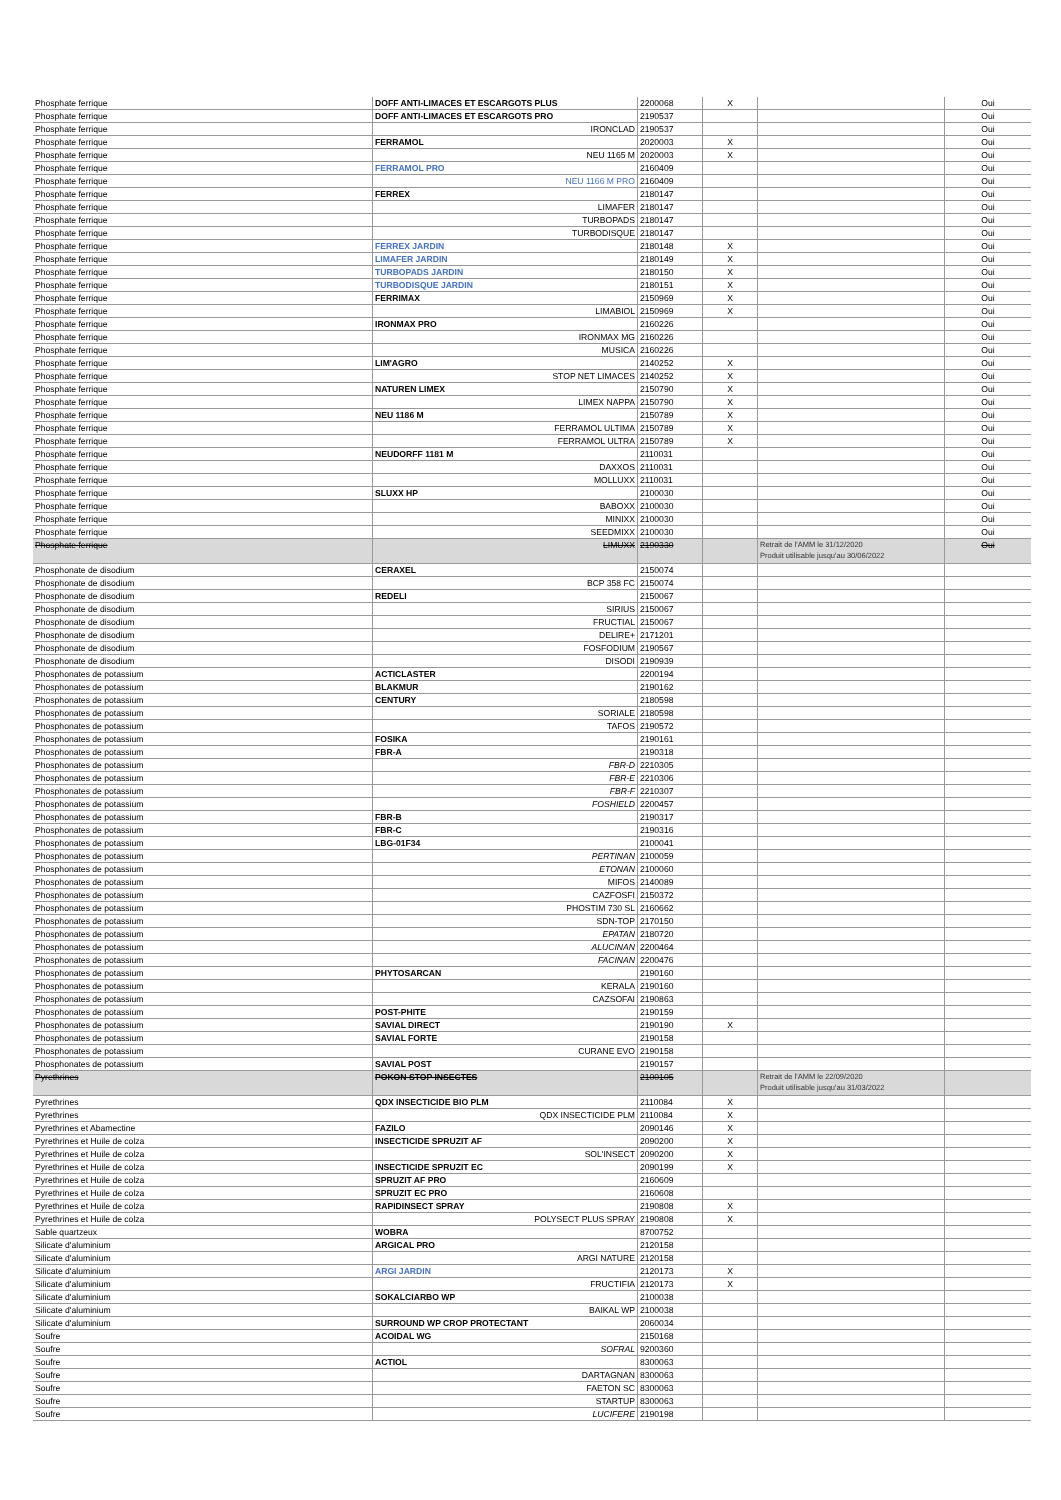| Phosphate ferrique | DOFF ANTI-LIMACES ET ESCARGOTS PLUS | 2200068 | X | | Oui |
| Phosphate ferrique | DOFF ANTI-LIMACES ET ESCARGOTS PRO | 2190537 | | | Oui |
| Phosphate ferrique | IRONCLAD | 2190537 | | | Oui |
| Phosphate ferrique | FERRAMOL | 2020003 | X | | Oui |
| Phosphate ferrique | NEU 1165 M | 2020003 | X | | Oui |
| Phosphate ferrique | FERRAMOL PRO | 2160409 | | | Oui |
| Phosphate ferrique | NEU 1166 M PRO | 2160409 | | | Oui |
| Phosphate ferrique | FERREX | 2180147 | | | Oui |
| Phosphate ferrique | LIMAFER | 2180147 | | | Oui |
| Phosphate ferrique | TURBOPADS | 2180147 | | | Oui |
| Phosphate ferrique | TURBODISQUE | 2180147 | | | Oui |
| Phosphate ferrique | FERREX JARDIN | 2180148 | X | | Oui |
| Phosphate ferrique | LIMAFER JARDIN | 2180149 | X | | Oui |
| Phosphate ferrique | TURBOPADS JARDIN | 2180150 | X | | Oui |
| Phosphate ferrique | TURBODISQUE JARDIN | 2180151 | X | | Oui |
| Phosphate ferrique | FERRIMAX | 2150969 | X | | Oui |
| Phosphate ferrique | LIMABIOL | 2150969 | X | | Oui |
| Phosphate ferrique | IRONMAX PRO | 2160226 | | | Oui |
| Phosphate ferrique | IRONMAX MG | 2160226 | | | Oui |
| Phosphate ferrique | MUSICA | 2160226 | | | Oui |
| Phosphate ferrique | LIM'AGRO | 2140252 | X | | Oui |
| Phosphate ferrique | STOP NET LIMACES | 2140252 | X | | Oui |
| Phosphate ferrique | NATUREN LIMEX | 2150790 | X | | Oui |
| Phosphate ferrique | LIMEX NAPPA | 2150790 | X | | Oui |
| Phosphate ferrique | NEU 1186 M | 2150789 | X | | Oui |
| Phosphate ferrique | FERRAMOL ULTIMA | 2150789 | X | | Oui |
| Phosphate ferrique | FERRAMOL ULTRA | 2150789 | X | | Oui |
| Phosphate ferrique | NEUDORFF 1181 M | 2110031 | | | Oui |
| Phosphate ferrique | DAXXOS | 2110031 | | | Oui |
| Phosphate ferrique | MOLLUXX | 2110031 | | | Oui |
| Phosphate ferrique | SLUXX HP | 2100030 | | | Oui |
| Phosphate ferrique | BABOXX | 2100030 | | | Oui |
| Phosphate ferrique | MINIXX | 2100030 | | | Oui |
| Phosphate ferrique | SEEDMIXX | 2100030 | | | Oui |
| Phosphate ferrique | LIMUXX | 2190330 | | Retrait de l'AMM le 31/12/2020 Produit utilisable jusqu'au 30/06/2022 | Oui |
| Phosphonate de disodium | CERAXEL | 2150074 | | | |
| Phosphonate de disodium | BCP 358 FC | 2150074 | | | |
| Phosphonate de disodium | REDELI | 2150067 | | | |
| Phosphonate de disodium | SIRIUS | 2150067 | | | |
| Phosphonate de disodium | FRUCTIAL | 2150067 | | | |
| Phosphonate de disodium | DELIRE+ | 2171201 | | | |
| Phosphonate de disodium | FOSFODIUM | 2190567 | | | |
| Phosphonate de disodium | DISODI | 2190939 | | | |
| Phosphonates de potassium | ACTICLASTER | 2200194 | | | |
| Phosphonates de potassium | BLAKMUR | 2190162 | | | |
| Phosphonates de potassium | CENTURY | 2180598 | | | |
| Phosphonates de potassium | SORIALE | 2180598 | | | |
| Phosphonates de potassium | TAFOS | 2190572 | | | |
| Phosphonates de potassium | FOSIKA | 2190161 | | | |
| Phosphonates de potassium | FBR-A | 2190318 | | | |
| Phosphonates de potassium | FBR-D | 2210305 | | | |
| Phosphonates de potassium | FBR-E | 2210306 | | | |
| Phosphonates de potassium | FBR-F | 2210307 | | | |
| Phosphonates de potassium | FOSHIELD | 2200457 | | | |
| Phosphonates de potassium | FBR-B | 2190317 | | | |
| Phosphonates de potassium | FBR-C | 2190316 | | | |
| Phosphonates de potassium | LBG-01F34 | 2100041 | | | |
| Phosphonates de potassium | PERTINAN | 2100059 | | | |
| Phosphonates de potassium | ETONAN | 2100060 | | | |
| Phosphonates de potassium | MIFOS | 2140089 | | | |
| Phosphonates de potassium | CAZFOSFI | 2150372 | | | |
| Phosphonates de potassium | PHOSTIM 730 SL | 2160662 | | | |
| Phosphonates de potassium | SDN-TOP | 2170150 | | | |
| Phosphonates de potassium | EPATAN | 2180720 | | | |
| Phosphonates de potassium | ALUCINAN | 2200464 | | | |
| Phosphonates de potassium | FACINAN | 2200476 | | | |
| Phosphonates de potassium | PHYTOSARCAN | 2190160 | | | |
| Phosphonates de potassium | KERALA | 2190160 | | | |
| Phosphonates de potassium | CAZSOFAI | 2190863 | | | |
| Phosphonates de potassium | POST-PHITE | 2190159 | | | |
| Phosphonates de potassium | SAVIAL DIRECT | 2190190 | X | | |
| Phosphonates de potassium | SAVIAL FORTE | 2190158 | | | |
| Phosphonates de potassium | CURANE EVO | 2190158 | | | |
| Phosphonates de potassium | SAVIAL POST | 2190157 | | | |
| Pyrethrines | POKON STOP INSECTES | 2100105 | | Retrait de l'AMM le 22/09/2020 Produit utilisable jusqu'au 31/03/2022 | |
| Pyrethrines | QDX INSECTICIDE BIO PLM | 2110084 | X | | |
| Pyrethrines | QDX INSECTICIDE PLM | 2110084 | X | | |
| Pyrethrines et Abamectine | FAZILO | 2090146 | X | | |
| Pyrethrines et Huile de colza | INSECTICIDE SPRUZIT AF | 2090200 | X | | |
| Pyrethrines et Huile de colza | SOL'INSECT | 2090200 | X | | |
| Pyrethrines et Huile de colza | INSECTICIDE SPRUZIT EC | 2090199 | X | | |
| Pyrethrines et Huile de colza | SPRUZIT AF PRO | 2160609 | | | |
| Pyrethrines et Huile de colza | SPRUZIT EC PRO | 2160608 | | | |
| Pyrethrines et Huile de colza | RAPIDINSECT SPRAY | 2190808 | X | | |
| Pyrethrines et Huile de colza | POLYSECT PLUS SPRAY | 2190808 | X | | |
| Sable quartzeux | WOBRA | 8700752 | | | |
| Silicate d'aluminium | ARGICAL PRO | 2120158 | | | |
| Silicate d'aluminium | ARGI NATURE | 2120158 | | | |
| Silicate d'aluminium | ARGI JARDIN | 2120173 | X | | |
| Silicate d'aluminium | FRUCTIFIA | 2120173 | X | | |
| Silicate d'aluminium | SOKALCIARBO WP | 2100038 | | | |
| Silicate d'aluminium | BAIKAL WP | 2100038 | | | |
| Silicate d'aluminium | SURROUND WP CROP PROTECTANT | 2060034 | | | |
| Soufre | ACOIDAL WG | 2150168 | | | |
| Soufre | SOFRAL | 9200360 | | | |
| Soufre | ACTIOL | 8300063 | | | |
| Soufre | DARTAGNAN | 8300063 | | | |
| Soufre | FAETON SC | 8300063 | | | |
| Soufre | STARTUP | 8300063 | | | |
| Soufre | LUCIFERE | 2190198 | | | |